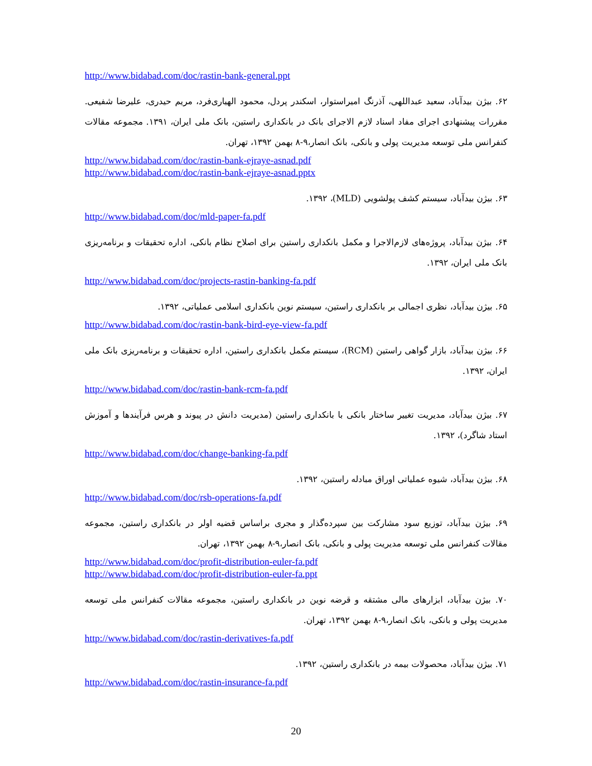http://www.bidabad.com/doc/rastin-bank-general.ppt
۶۲. بیژن بیدآباد، سعید عبداللهی، آذرنگ امیراستوار، اسکندر پردل، محمود الهیاری‌فرد، مریم حیدری، علیرضا شفیعی. مقررات پیشنهادی اجرای مفاد اسناد لازم الاجرای بانک در بانکداری راستین، بانک ملی ایران، ۱۳۹۱. مجموعه مقالات کنفرانس ملی توسعه مدیریت پولی و بانکی، بانک انصار،۹-۸ بهمن ۱۳۹۲، تهران.
http://www.bidabad.com/doc/rastin-bank-ejraye-asnad.pdf
http://www.bidabad.com/doc/rastin-bank-ejraye-asnad.pptx
۶۳. بیژن بیدآباد، سیستم کشف پولشویی (MLD)، ۱۳۹۲.
http://www.bidabad.com/doc/mld-paper-fa.pdf
۶۴. بیژن بیدآباد، پروژه‌های لازم‌الاجرا و مکمل بانکداری راستین برای اصلاح نظام بانکی، اداره تحقیقات و برنامه‌ریزی بانک ملی ایران، ۱۳۹۲.
http://www.bidabad.com/doc/projects-rastin-banking-fa.pdf
۶۵. بیژن بیدآباد، نظری اجمالی بر بانکداری راستین، سیستم نوین بانکداری اسلامی عملیاتی، ۱۳۹۲.
http://www.bidabad.com/doc/rastin-bank-bird-eye-view-fa.pdf
۶۶. بیژن بیدآباد، بازار گواهی راستین (RCM)، سیستم مکمل بانکداری راستین، اداره تحقیقات و برنامه‌ریزی بانک ملی ایران، ۱۳۹۲.
http://www.bidabad.com/doc/rastin-bank-rcm-fa.pdf
۶۷. بیژن بیدآباد، مدیریت تغییر ساختار بانکی با بانکداری راستین (مدیریت دانش در پیوند و هرس فرآیندها و آموزش استاد شاگرد)، ۱۳۹۲.
http://www.bidabad.com/doc/change-banking-fa.pdf
۶۸. بیژن بیدآباد، شیوه عملیاتی اوراق مبادله راستین، ۱۳۹۲.
http://www.bidabad.com/doc/rsb-operations-fa.pdf
۶۹. بیژن بیدآباد، توزیع سود مشارکت بین سپرده‌گذار و مجری براساس قضیه اولر در بانکداری راستین، مجموعه مقالات کنفرانس ملی توسعه مدیریت پولی و بانکی، بانک انصار،۹-۸ بهمن ۱۳۹۲، تهران.
http://www.bidabad.com/doc/profit-distribution-euler-fa.pdf
http://www.bidabad.com/doc/profit-distribution-euler-fa.ppt
۷۰. بیژن بیدآباد، ابزارهای مالی مشتقه و قرضه نوین در بانکداری راستین، مجموعه مقالات کنفرانس ملی توسعه مدیریت پولی و بانکی، بانک انصار،۹-۸ بهمن ۱۳۹۲، تهران.
http://www.bidabad.com/doc/rastin-derivatives-fa.pdf
۷۱. بیژن بیدآباد، محصولات بیمه در بانکداری راستین، ۱۳۹۲.
http://www.bidabad.com/doc/rastin-insurance-fa.pdf
20